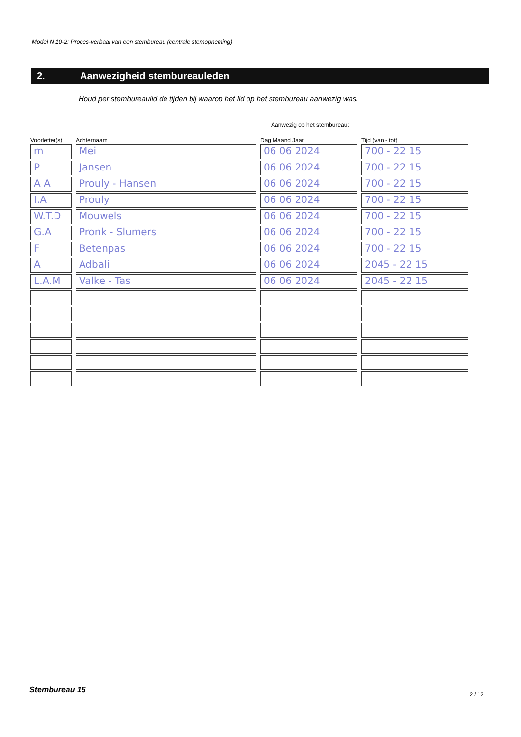Model N 10-2: Proces-verbaal van een stembureau (centrale stemopneming)
2. Aanwezigheid stembureauleden
Houd per stembureaulid de tijden bij waarop het lid op het stembureau aanwezig was.
Aanwezig op het stembureau:
| Voorletter(s) | Achternaam | Dag Maand Jaar | Tijd (van - tot) |
| --- | --- | --- | --- |
| m | Mei | 06 06 2024 | 700 - 22 15 |
| P | Jansen | 06 06 2024 | 700 - 22 15 |
| A A | Prouly - Hansen | 06 06 2024 | 700 - 22 15 |
| I.A | Prouly | 06 06 2024 | 700 - 22 15 |
| W.T.D | Mouwels | 06 06 2024 | 700 - 22 15 |
| G.A | Pronk - Slumers | 06 06 2024 | 700 - 22 15 |
| F | Betenpas | 06 06 2024 | 700 - 22 15 |
| A | Adbali | 06 06 2024 | 2045 - 22 15 |
| L.A.M | Valke - Tas | 06 06 2024 | 2045 - 22 15 |
Stembureau 15 2 / 12